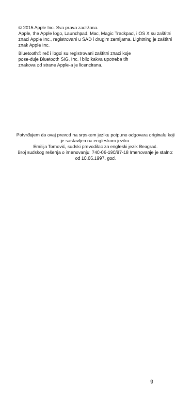© 2015 Apple Inc. Sva prava zadržana.
Apple, the Apple logo, Launchpad, Mac, Magic Trackpad, i OS X su zaštitni znaci Apple Inc., registrovani u SAD i drugim zemljama. Lightning je zaštitni znak Apple Inc.
Bluetooth® reč i logoi su registrovani zaštitni znaci koje
pose-duje Bluetooth SIG, Inc. i bilo kakva upotreba tih
znakova od strane Apple-a je licencirana.
Potvrđujem da ovaj prevod na srpskom jeziku potpuno odgovara originalu koji je sastavljen na engleskom jeziku.
Emilija Tomović, sudski prevodilac za engleski jezik Beograd.
Broj sudskog rešenja o imenovanju: 740-06-190/97-18 Imenovanje je stalno: od 10.06.1997. god.
9